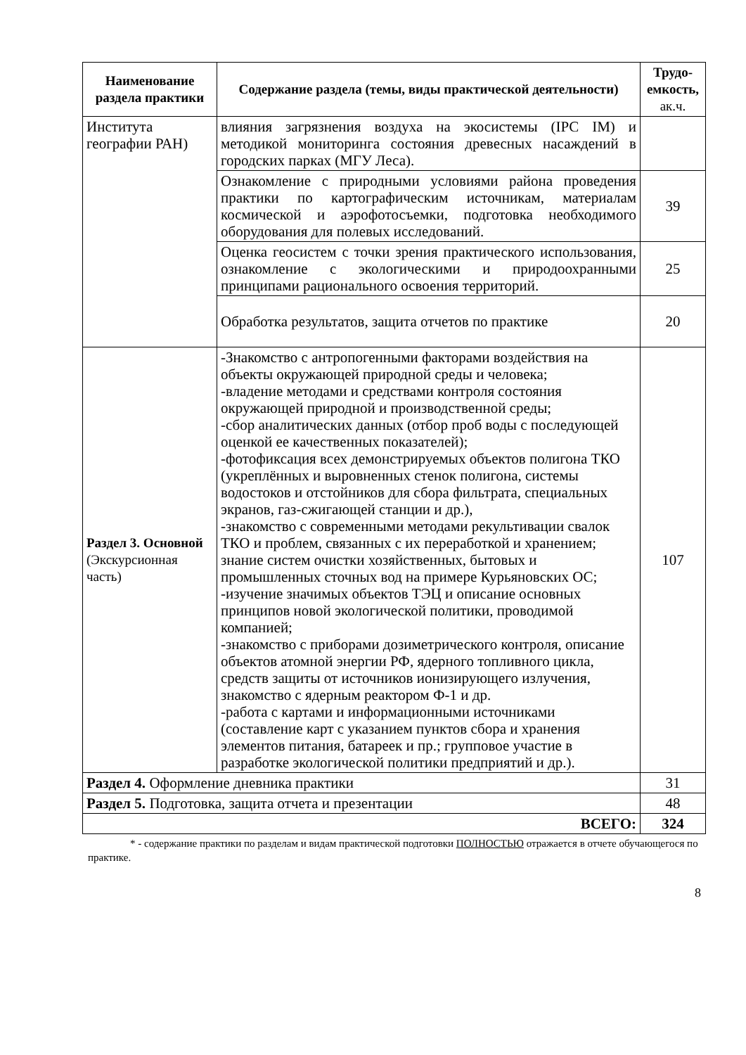| Наименование раздела практики | Содержание раздела (темы, виды практической деятельности) | Трудо-емкость, ак.ч. |
| --- | --- | --- |
| Института географии РАН) | влияния загрязнения воздуха на экосистемы (IPC IM) и методикой мониторинга состояния древесных насаждений в городских парках (МГУ Леса). | |
| | Ознакомление с природными условиями района проведения практики по картографическим источникам, материалам космической и аэрофотосъемки, подготовка необходимого оборудования для полевых исследований. | 39 |
| | Оценка геосистем с точки зрения практического использования, ознакомление с экологическими и природоохранными принципами рационального освоения территорий. | 25 |
| | Обработка результатов, защита отчетов по практике | 20 |
| Раздел 3. Основной (Экскурсионная часть) | -Знакомство с антропогенными факторами воздействия на объекты окружающей природной среды и человека; -владение методами и средствами контроля состояния окружающей природной и производственной среды; -сбор аналитических данных (отбор проб воды с последующей оценкой ее качественных показателей); -фотофиксация всех демонстрируемых объектов полигона ТКО (укреплённых и выровненных стенок полигона, системы водостоков и отстойников для сбора фильтрата, специальных экранов, газ-сжигающей станции и др.), -знакомство с современными методами рекультивации свалок ТКО и проблем, связанных с их переработкой и хранением; знание систем очистки хозяйственных, бытовых и промышленных сточных вод на примере Курьяновских ОС; -изучение значимых объектов ТЭЦ и описание основных принципов новой экологической политики, проводимой компанией; -знакомство с приборами дозиметрического контроля, описание объектов атомной энергии РФ, ядерного топливного цикла, средств защиты от источников ионизирующего излучения, знакомство с ядерным реактором Ф-1 и др. -работа с картами и информационными источниками (составление карт с указанием пунктов сбора и хранения элементов питания, батареек и пр.; групповое участие в разработке экологической политики предприятий и др.). | 107 |
| Раздел 4. Оформление дневника практики | | 31 |
| Раздел 5. Подготовка, защита отчета и презентации | | 48 |
| ВСЕГО: | | 324 |
* - содержание практики по разделам и видам практической подготовки ПОЛНОСТЬЮ отражается в отчете обучающегося по практике.
8